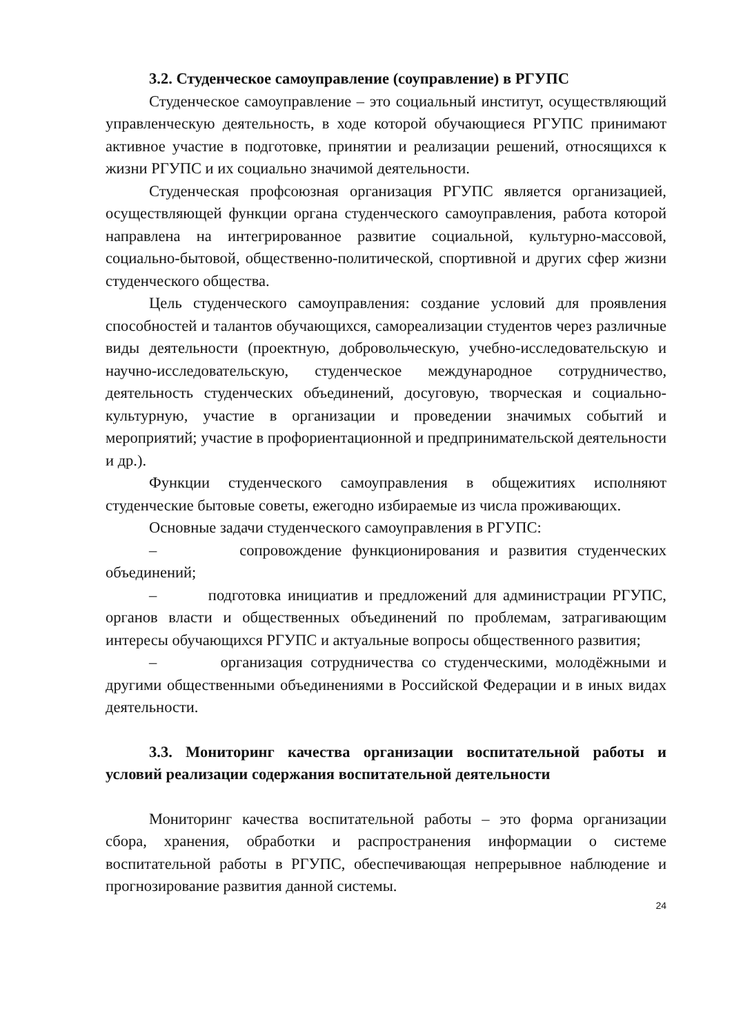3.2. Студенческое самоуправление (соуправление) в РГУПС
Студенческое самоуправление – это социальный институт, осуществляющий управленческую деятельность, в ходе которой обучающиеся РГУПС принимают активное участие в подготовке, принятии и реализации решений, относящихся к жизни РГУПС и их социально значимой деятельности.
Студенческая профсоюзная организация РГУПС является организацией, осуществляющей функции органа студенческого самоуправления, работа которой направлена на интегрированное развитие социальной, культурно-массовой, социально-бытовой, общественно-политической, спортивной и других сфер жизни студенческого общества.
Цель студенческого самоуправления: создание условий для проявления способностей и талантов обучающихся, самореализации студентов через различные виды деятельности (проектную, добровольческую, учебно-исследовательскую и научно-исследовательскую, студенческое международное сотрудничество, деятельность студенческих объединений, досуговую, творческая и социально-культурную, участие в организации и проведении значимых событий и мероприятий; участие в профориентационной и предпринимательской деятельности и др.).
Функции студенческого самоуправления в общежитиях исполняют студенческие бытовые советы, ежегодно избираемые из числа проживающих.
Основные задачи студенческого самоуправления в РГУПС:
– сопровождение функционирования и развития студенческих объединений;
– подготовка инициатив и предложений для администрации РГУПС, органов власти и общественных объединений по проблемам, затрагивающим интересы обучающихся РГУПС и актуальные вопросы общественного развития;
– организация сотрудничества со студенческими, молодёжными и другими общественными объединениями в Российской Федерации и в иных видах деятельности.
3.3. Мониторинг качества организации воспитательной работы и условий реализации содержания воспитательной деятельности
Мониторинг качества воспитательной работы – это форма организации сбора, хранения, обработки и распространения информации о системе воспитательной работы в РГУПС, обеспечивающая непрерывное наблюдение и прогнозирование развития данной системы.
24